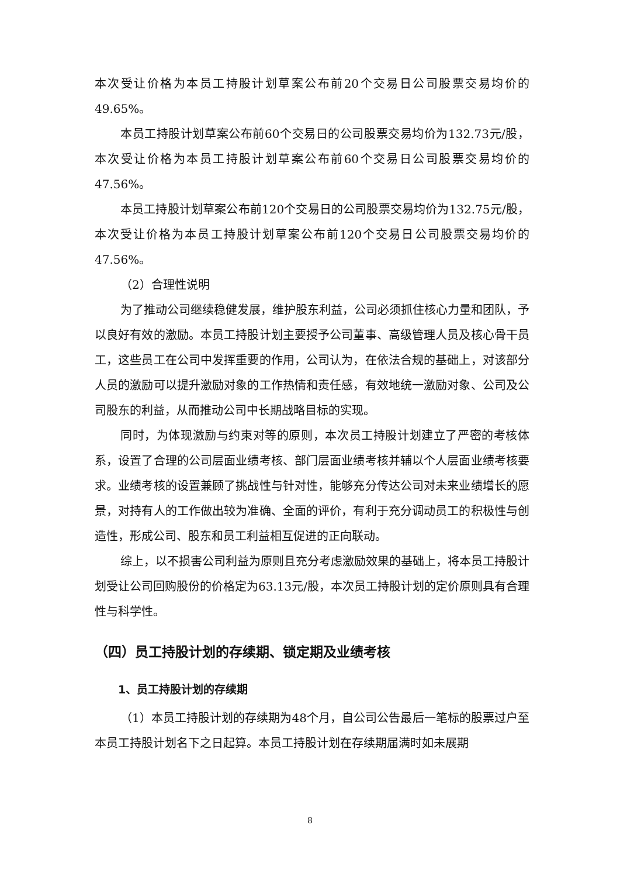本次受让价格为本员工持股计划草案公布前20个交易日公司股票交易均价的49.65%。
本员工持股计划草案公布前60个交易日的公司股票交易均价为132.73元/股，本次受让价格为本员工持股计划草案公布前60个交易日公司股票交易均价的47.56%。
本员工持股计划草案公布前120个交易日的公司股票交易均价为132.75元/股，本次受让价格为本员工持股计划草案公布前120个交易日公司股票交易均价的47.56%。
（2）合理性说明
为了推动公司继续稳健发展，维护股东利益，公司必须抓住核心力量和团队，予以良好有效的激励。本员工持股计划主要授予公司董事、高级管理人员及核心骨干员工，这些员工在公司中发挥重要的作用，公司认为，在依法合规的基础上，对该部分人员的激励可以提升激励对象的工作热情和责任感，有效地统一激励对象、公司及公司股东的利益，从而推动公司中长期战略目标的实现。
同时，为体现激励与约束对等的原则，本次员工持股计划建立了严密的考核体系，设置了合理的公司层面业绩考核、部门层面业绩考核并辅以个人层面业绩考核要求。业绩考核的设置兼顾了挑战性与针对性，能够充分传达公司对未来业绩增长的愿景，对持有人的工作做出较为准确、全面的评价，有利于充分调动员工的积极性与创造性，形成公司、股东和员工利益相互促进的正向联动。
综上，以不损害公司利益为原则且充分考虑激励效果的基础上，将本员工持股计划受让公司回购股份的价格定为63.13元/股，本次员工持股计划的定价原则具有合理性与科学性。
（四）员工持股计划的存续期、锁定期及业绩考核
1、员工持股计划的存续期
（1）本员工持股计划的存续期为48个月，自公司公告最后一笔标的股票过户至本员工持股计划名下之日起算。本员工持股计划在存续期届满时如未展期
8